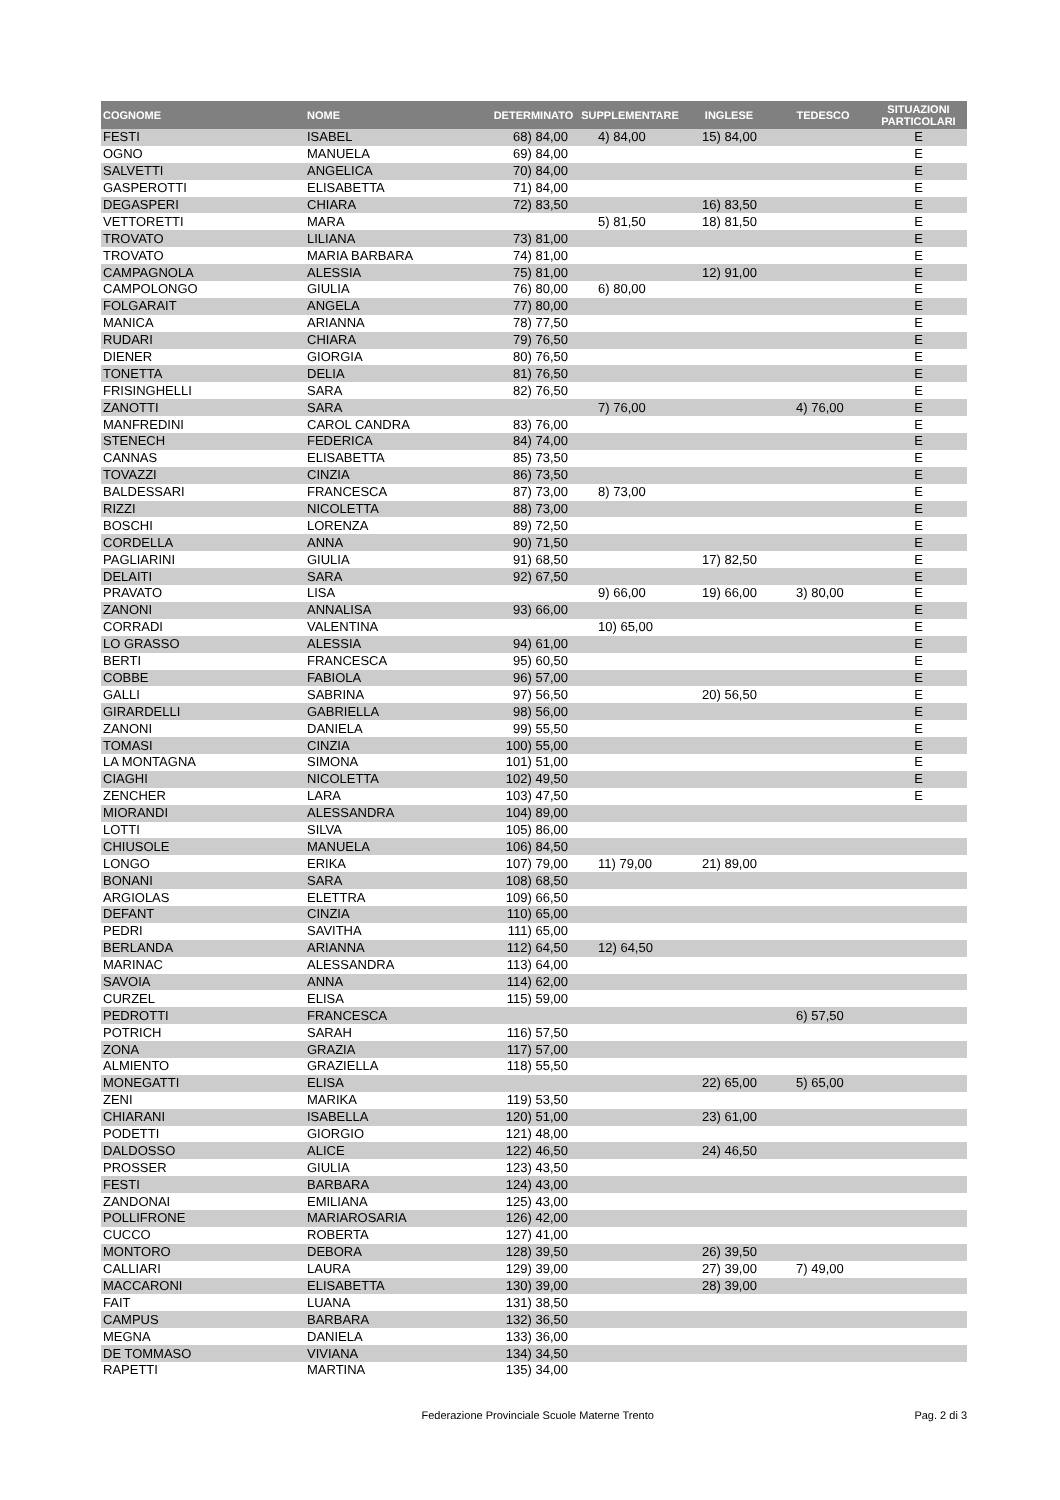| COGNOME | NOME | DETERMINATO | SUPPLEMENTARE | INGLESE | TEDESCO | SITUAZIONI PARTICOLARI |
| --- | --- | --- | --- | --- | --- | --- |
| FESTI | ISABEL | 68) 84,00 | 4) 84,00 | 15) 84,00 | | E |
| OGNO | MANUELA | 69) 84,00 | | | | E |
| SALVETTI | ANGELICA | 70) 84,00 | | | | E |
| GASPEROTTI | ELISABETTA | 71) 84,00 | | | | E |
| DEGASPERI | CHIARA | 72) 83,50 | | 16) 83,50 | | E |
| VETTORETTI | MARA | | 5) 81,50 | 18) 81,50 | | E |
| TROVATO | LILIANA | 73) 81,00 | | | | E |
| TROVATO | MARIA BARBARA | 74) 81,00 | | | | E |
| CAMPAGNOLA | ALESSIA | 75) 81,00 | | 12) 91,00 | | E |
| CAMPOLONGO | GIULIA | 76) 80,00 | 6) 80,00 | | | E |
| FOLGARAIT | ANGELA | 77) 80,00 | | | | E |
| MANICA | ARIANNA | 78) 77,50 | | | | E |
| RUDARI | CHIARA | 79) 76,50 | | | | E |
| DIENER | GIORGIA | 80) 76,50 | | | | E |
| TONETTA | DELIA | 81) 76,50 | | | | E |
| FRISINGHELLI | SARA | 82) 76,50 | | | | E |
| ZANOTTI | SARA | | 7) 76,00 | | 4) 76,00 | E |
| MANFREDINI | CAROL CANDRA | 83) 76,00 | | | | E |
| STENECH | FEDERICA | 84) 74,00 | | | | E |
| CANNAS | ELISABETTA | 85) 73,50 | | | | E |
| TOVAZZI | CINZIA | 86) 73,50 | | | | E |
| BALDESSARI | FRANCESCA | 87) 73,00 | 8) 73,00 | | | E |
| RIZZI | NICOLETTA | 88) 73,00 | | | | E |
| BOSCHI | LORENZA | 89) 72,50 | | | | E |
| CORDELLA | ANNA | 90) 71,50 | | | | E |
| PAGLIARINI | GIULIA | 91) 68,50 | | 17) 82,50 | | E |
| DELAITI | SARA | 92) 67,50 | | | | E |
| PRAVATO | LISA | | 9) 66,00 | 19) 66,00 | 3) 80,00 | E |
| ZANONI | ANNALISA | 93) 66,00 | | | | E |
| CORRADI | VALENTINA | | 10) 65,00 | | | E |
| LO GRASSO | ALESSIA | 94) 61,00 | | | | E |
| BERTI | FRANCESCA | 95) 60,50 | | | | E |
| COBBE | FABIOLA | 96) 57,00 | | | | E |
| GALLI | SABRINA | 97) 56,50 | | 20) 56,50 | | E |
| GIRARDELLI | GABRIELLA | 98) 56,00 | | | | E |
| ZANONI | DANIELA | 99) 55,50 | | | | E |
| TOMASI | CINZIA | 100) 55,00 | | | | E |
| LA MONTAGNA | SIMONA | 101) 51,00 | | | | E |
| CIAGHI | NICOLETTA | 102) 49,50 | | | | E |
| ZENCHER | LARA | 103) 47,50 | | | | E |
| MIORANDI | ALESSANDRA | 104) 89,00 | | | | |
| LOTTI | SILVA | 105) 86,00 | | | | |
| CHIUSOLE | MANUELA | 106) 84,50 | | | | |
| LONGO | ERIKA | 107) 79,00 | 11) 79,00 | 21) 89,00 | | |
| BONANI | SARA | 108) 68,50 | | | | |
| ARGIOLAS | ELETTRA | 109) 66,50 | | | | |
| DEFANT | CINZIA | 110) 65,00 | | | | |
| PEDRI | SAVITHA | 111) 65,00 | | | | |
| BERLANDA | ARIANNA | 112) 64,50 | 12) 64,50 | | | |
| MARINAC | ALESSANDRA | 113) 64,00 | | | | |
| SAVOIA | ANNA | 114) 62,00 | | | | |
| CURZEL | ELISA | 115) 59,00 | | | | |
| PEDROTTI | FRANCESCA | | | | 6) 57,50 | |
| POTRICH | SARAH | 116) 57,50 | | | | |
| ZONA | GRAZIA | 117) 57,00 | | | | |
| ALMIENTO | GRAZIELLA | 118) 55,50 | | | | |
| MONEGATTI | ELISA | | | 22) 65,00 | 5) 65,00 | |
| ZENI | MARIKA | 119) 53,50 | | | | |
| CHIARANI | ISABELLA | 120) 51,00 | | 23) 61,00 | | |
| PODETTI | GIORGIO | 121) 48,00 | | | | |
| DALDOSSO | ALICE | 122) 46,50 | | 24) 46,50 | | |
| PROSSER | GIULIA | 123) 43,50 | | | | |
| FESTI | BARBARA | 124) 43,00 | | | | |
| ZANDONAI | EMILIANA | 125) 43,00 | | | | |
| POLLIFRONE | MARIAROSARIA | 126) 42,00 | | | | |
| CUCCO | ROBERTA | 127) 41,00 | | | | |
| MONTORO | DEBORA | 128) 39,50 | | 26) 39,50 | | |
| CALLIARI | LAURA | 129) 39,00 | | 27) 39,00 | 7) 49,00 | |
| MACCARONI | ELISABETTA | 130) 39,00 | | 28) 39,00 | | |
| FAIT | LUANA | 131) 38,50 | | | | |
| CAMPUS | BARBARA | 132) 36,50 | | | | |
| MEGNA | DANIELA | 133) 36,00 | | | | |
| DE TOMMASO | VIVIANA | 134) 34,50 | | | | |
| RAPETTI | MARTINA | 135) 34,00 | | | | |
Federazione Provinciale Scuole Materne Trento Pag. 2 di 3